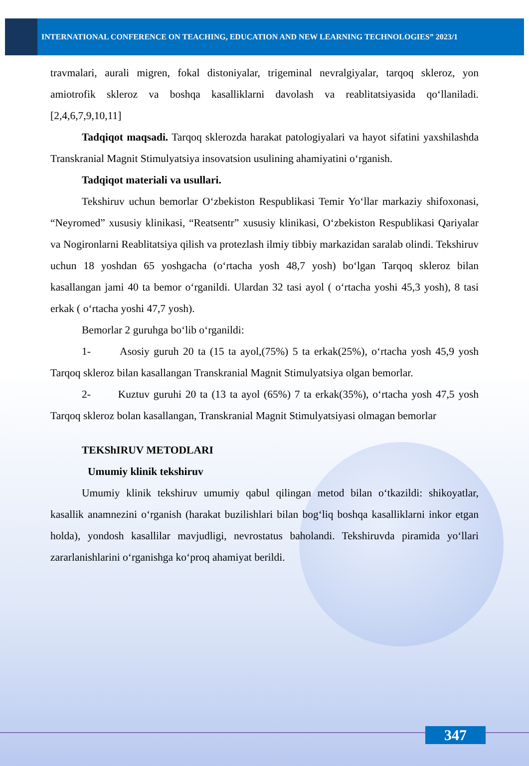INTERNATIONAL CONFERENCE ON TEACHING, EDUCATION AND NEW LEARNING TECHNOLOGIES” 2023/1
travmalari, aurali migren, fokal distoniyalar, trigeminal nevralgiyalar, tarqoq skleroz, yon amiotrofik skleroz va boshqa kasalliklarni davolash va reablitatsiyasida qo‘llaniladi. [2,4,6,7,9,10,11]
Tadqiqot maqsadi. Tarqoq sklerozda harakat patologiyalari va hayot sifatini yaxshilashda Transkranial Magnit Stimulyatsiya insovatsion usulining ahamiyatini o‘rganish.
Tadqiqot materiali va usullari.
Tekshiruv uchun bemorlar O‘zbekiston Respublikasi Temir Yo‘llar markaziy shifoxonasi, “Neyromed” xususiy klinikasi, “Reatsentr” xususiy klinikasi, O‘zbekiston Respublikasi Qariyalar va Nogironlarni Reablitatsiya qilish va protezlash ilmiy tibbiy markazidan saralab olindi. Tekshiruv uchun 18 yoshdan 65 yoshgacha (o‘rtacha yosh 48,7 yosh) bo‘lgan Tarqoq skleroz bilan kasallangan jami 40 ta bemor o‘rganildi. Ulardan 32 tasi ayol ( o‘rtacha yoshi 45,3 yosh), 8 tasi erkak ( o‘rtacha yoshi 47,7 yosh).
Bemorlar 2 guruhga bo‘lib o‘rganildi:
1- Asosiy guruh 20 ta (15 ta ayol,(75%) 5 ta erkak(25%), o‘rtacha yosh 45,9 yosh Tarqoq skleroz bilan kasallangan Transkranial Magnit Stimulyatsiya olgan bemorlar.
2- Kuztuv guruhi 20 ta (13 ta ayol (65%) 7 ta erkak(35%), o‘rtacha yosh 47,5 yosh Tarqoq skleroz bolan kasallangan, Transkranial Magnit Stimulyatsiyasi olmagan bemorlar
TEKShIRUV METODLARI
Umumiy klinik tekshiruv
Umumiy klinik tekshiruv umumiy qabul qilingan metod bilan o‘tkazildi: shikoyatlar, kasallik anamnezini o‘rganish (harakat buzilishlari bilan bog‘liq boshqa kasalliklarni inkor etgan holda), yondosh kasallilar mavjudligi, nevrostatus baholandi. Tekshiruvda piramida yo‘llari zararlanishlarini o‘rganishga ko‘proq ahamiyat berildi.
347